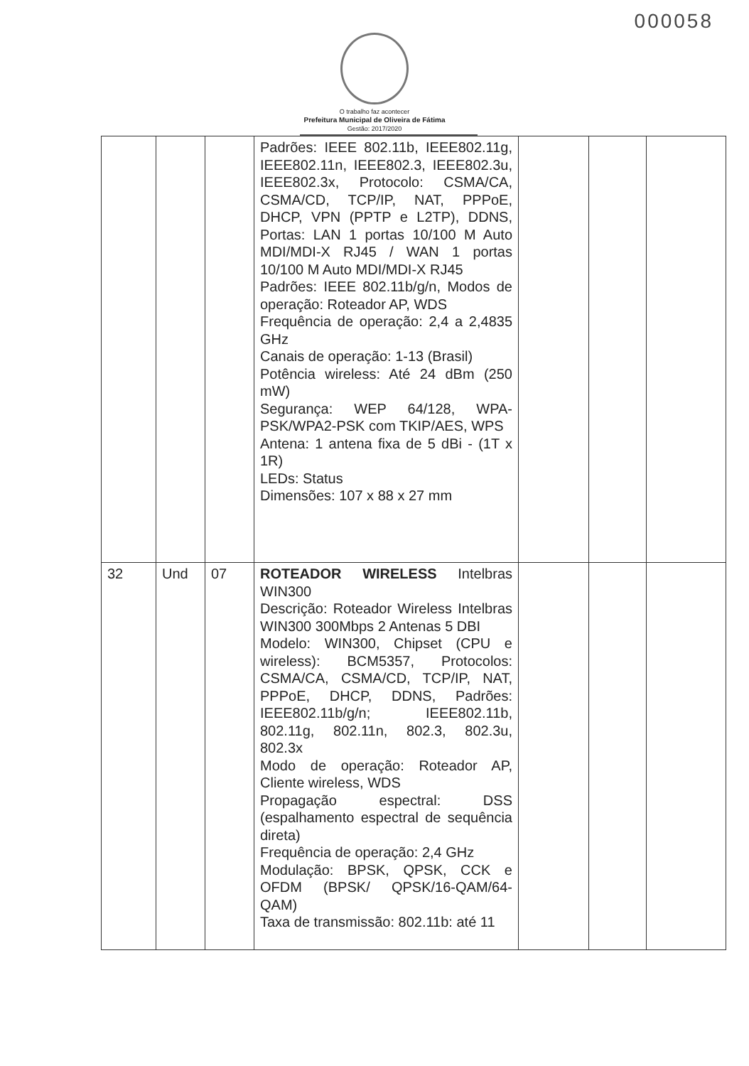000058
O trabalho faz acontecer
Prefeitura Municipal de Oliveira de Fátima
Gestão: 2017/2020
| | | | Padrões: IEEE 802.11b, IEEE802.11g, IEEE802.11n, IEEE802.3, IEEE802.3u, IEEE802.3x, Protocolo: CSMA/CA, CSMA/CD, TCP/IP, NAT, PPPoE, DHCP, VPN (PPTP e L2TP), DDNS, Portas: LAN 1 portas 10/100 M Auto MDI/MDI-X RJ45 / WAN 1 portas 10/100 M Auto MDI/MDI-X RJ45 Padrões: IEEE 802.11b/g/n, Modos de operação: Roteador AP, WDS Frequência de operação: 2,4 a 2,4835 GHz Canais de operação: 1-13 (Brasil) Potência wireless: Até 24 dBm (250 mW) Segurança: WEP 64/128, WPA-PSK/WPA2-PSK com TKIP/AES, WPS Antena: 1 antena fixa de 5 dBi - (1T x 1R) LEDs: Status Dimensões: 107 x 88 x 27 mm | | | |
| 32 | Und | 07 | ROTEADOR WIRELESS Intelbras WIN300 Descrição: Roteador Wireless Intelbras WIN300 300Mbps 2 Antenas 5 DBI Modelo: WIN300, Chipset (CPU e wireless): BCM5357, Protocolos: CSMA/CA, CSMA/CD, TCP/IP, NAT, PPPoE, DHCP, DDNS, Padrões: IEEE802.11b/g/n; IEEE802.11b, 802.11g, 802.11n, 802.3, 802.3u, 802.3x Modo de operação: Roteador AP, Cliente wireless, WDS Propagação espectral: DSS (espalhamento espectral de sequência direta) Frequência de operação: 2,4 GHz Modulação: BPSK, QPSK, CCK e OFDM (BPSK/ QPSK/16-QAM/64-QAM) Taxa de transmissão: 802.11b: até 11 | | | |